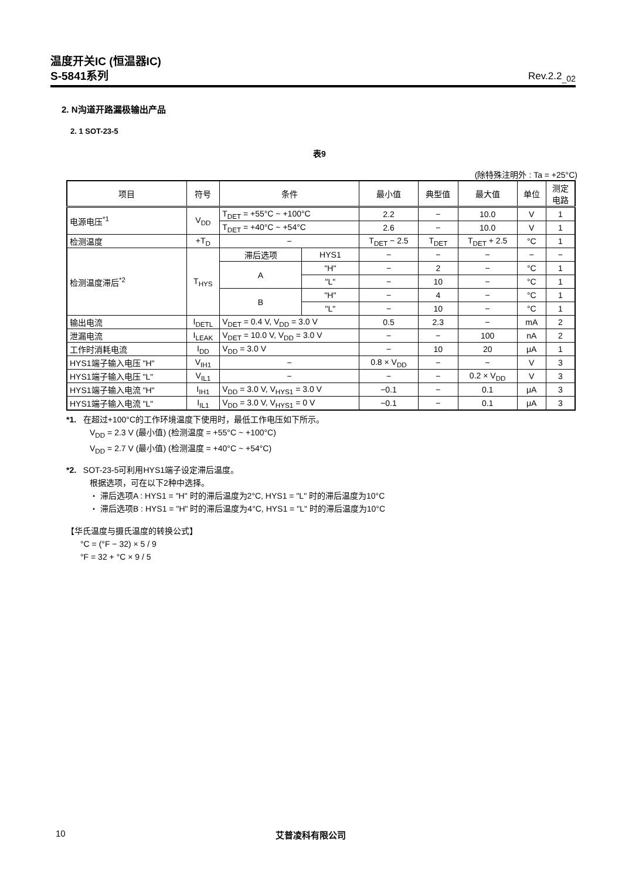温度开关IC (恒温器IC)
S-5841系列 Rev.2.2<sub>_02</sub>
2. N沟道开路漏极输出产品
2. 1 SOT-23-5
表9
(除特殊注明外 : Ta = +25°C)
| 项目 | 符号 | 条件 | | 最小值 | 典型值 | 最大值 | 单位 | 测定 电路 |
| --- | --- | --- | --- | --- | --- | --- | --- | --- |
| 电源电压<sup>*1</sup> | V<sub>DD</sub> | T<sub>DET</sub> = +55°C ~ +100°C | | 2.2 | − | 10.0 | V | 1 |
| | | T<sub>DET</sub> = +40°C ~ +54°C | | 2.6 | − | 10.0 | V | 1 |
| 检测温度 | +T<sub>D</sub> | − | | T<sub>DET</sub> − 2.5 | T<sub>DET</sub> | T<sub>DET</sub> + 2.5 | °C | 1 |
| 检测温度滞后<sup>*2</sup> | T<sub>HYS</sub> | 滞后选项 | HYS1 | − | − | − | − | − |
| | | A | "H" | − | 2 | − | °C | 1 |
| | | | "L" | − | 10 | − | °C | 1 |
| | | B | "H" | − | 4 | − | °C | 1 |
| | | | "L" | − | 10 | − | °C | 1 |
| 输出电流 | I<sub>DETL</sub> | V<sub>DET</sub> = 0.4 V, V<sub>DD</sub> = 3.0 V | | 0.5 | 2.3 | − | mA | 2 |
| 泄漏电流 | I<sub>LEAK</sub> | V<sub>DET</sub> = 10.0 V, V<sub>DD</sub> = 3.0 V | | − | − | 100 | nA | 2 |
| 工作时消耗电流 | I<sub>DD</sub> | V<sub>DD</sub> = 3.0 V | | − | 10 | 20 | μA | 1 |
| HYS1端子输入电压 "H" | V<sub>IH1</sub> | − | | 0.8 × V<sub>DD</sub> | − | − | V | 3 |
| HYS1端子输入电压 "L" | V<sub>IL1</sub> | − | | − | − | 0.2 × V<sub>DD</sub> | V | 3 |
| HYS1端子输入电流 "H" | I<sub>IH1</sub> | V<sub>DD</sub> = 3.0 V, V<sub>HYS1</sub> = 3.0 V | | −0.1 | − | 0.1 | μA | 3 |
| HYS1端子输入电流 "L" | I<sub>IL1</sub> | V<sub>DD</sub> = 3.0 V, V<sub>HYS1</sub> = 0 V | | −0.1 | − | 0.1 | μA | 3 |
*1. 在超过+100°C的工作环境温度下使用时，最低工作电压如下所示。
V<sub>DD</sub> = 2.3 V (最小值) (检测温度 = +55°C ~ +100°C)
V<sub>DD</sub> = 2.7 V (最小值) (检测温度 = +40°C ~ +54°C)
*2. SOT-23-5可利用HYS1端子设定滞后温度。
根据选项，可在以下2种中选择。
・ 滞后选项A : HYS1 = "H" 时的滞后温度为2°C, HYS1 = "L" 时的滞后温度为10°C
・ 滞后选项B : HYS1 = "H" 时的滞后温度为4°C, HYS1 = "L" 时的滞后温度为10°C
【华氏温度与摄氏温度的转换公式】
°C = (°F − 32) × 5 / 9
°F = 32 + °C × 9 / 5
10 艾普凌科有限公司